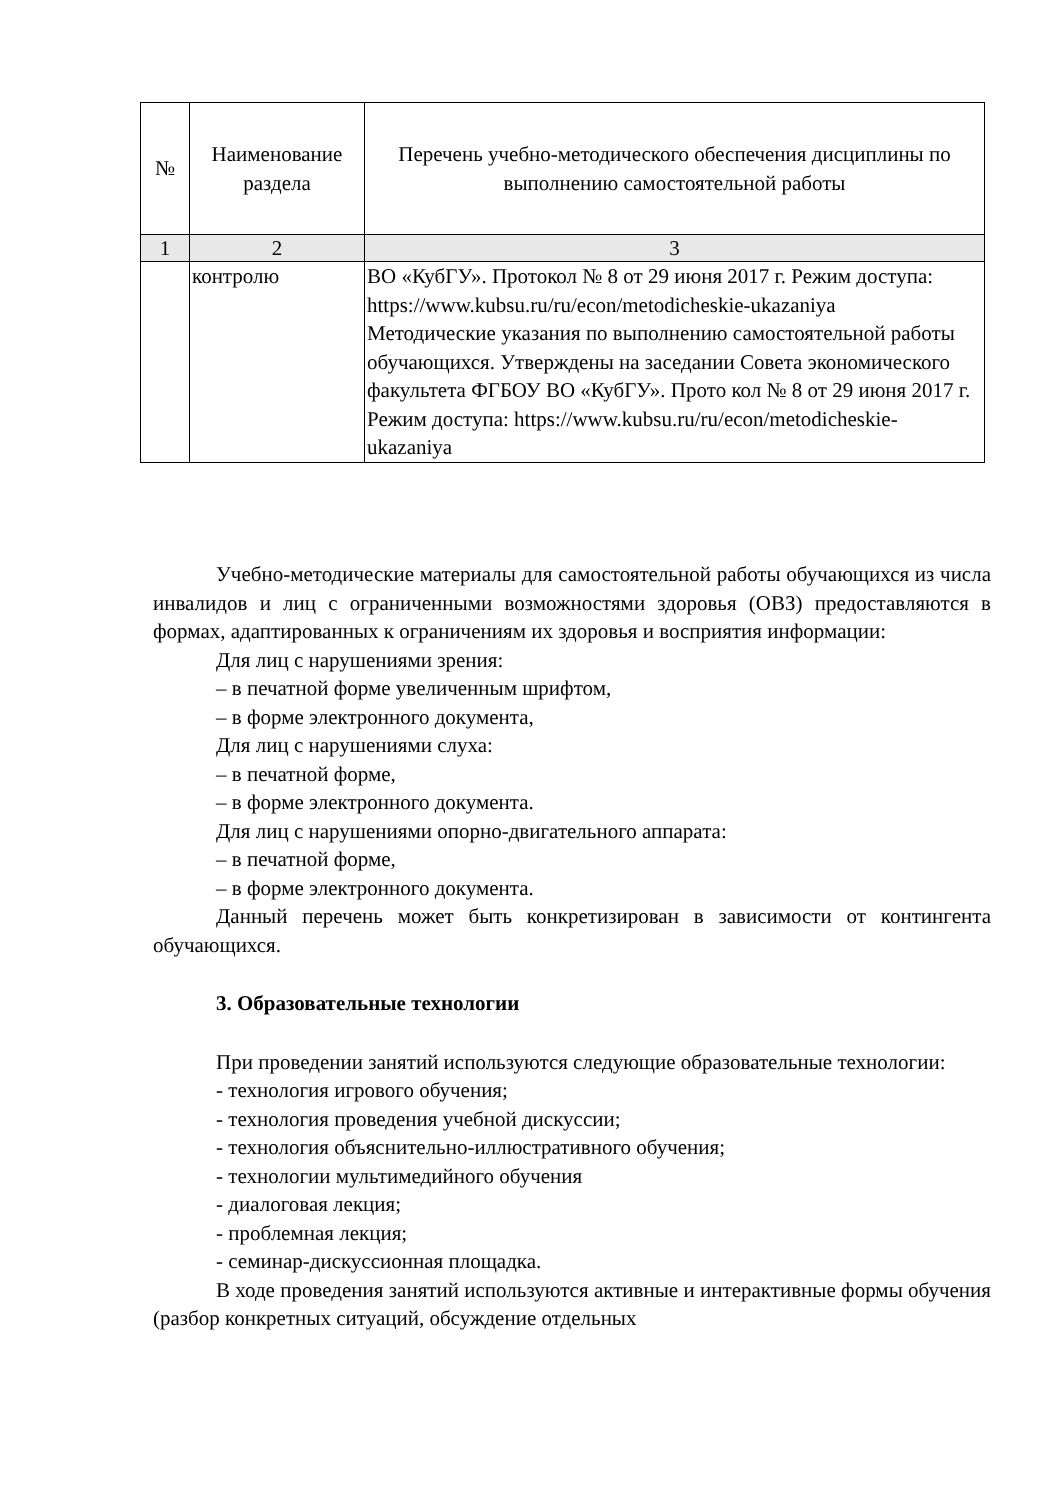| № | Наименование раздела | Перечень учебно-методического обеспечения дисциплины по выполнению самостоятельной работы |
| --- | --- | --- |
| 1 | 2 | 3 |
| | контролю | ВО «КубГУ». Протокол № 8 от 29 июня 2017 г. Режим доступа: https://www.kubsu.ru/ru/econ/metodicheskie-ukazaniya Методические указания по выполнению самостоятельной работы обучающихся. Утверждены на заседании Совета экономического факультета ФГБОУ ВО «КубГУ». Прото кол № 8 от 29 июня 2017 г. Режим доступа: https://www.kubsu.ru/ru/econ/metodicheskie-ukazaniya |
Учебно-методические материалы для самостоятельной работы обучающихся из числа инвалидов и лиц с ограниченными возможностями здоровья (ОВЗ) предоставляются в формах, адаптированных к ограничениям их здоровья и восприятия информации:
Для лиц с нарушениями зрения:
– в печатной форме увеличенным шрифтом,
– в форме электронного документа,
Для лиц с нарушениями слуха:
– в печатной форме,
– в форме электронного документа.
Для лиц с нарушениями опорно-двигательного аппарата:
– в печатной форме,
– в форме электронного документа.
Данный перечень может быть конкретизирован в зависимости от контингента обучающихся.
3. Образовательные технологии
При проведении занятий используются следующие образовательные технологии:
- технология игрового обучения;
- технология проведения учебной дискуссии;
- технология объяснительно-иллюстративного обучения;
- технологии мультимедийного обучения
- диалоговая лекция;
- проблемная лекция;
- семинар-дискуссионная площадка.
В ходе проведения занятий используются активные и интерактивные формы обучения (разбор конкретных ситуаций, обсуждение отдельных